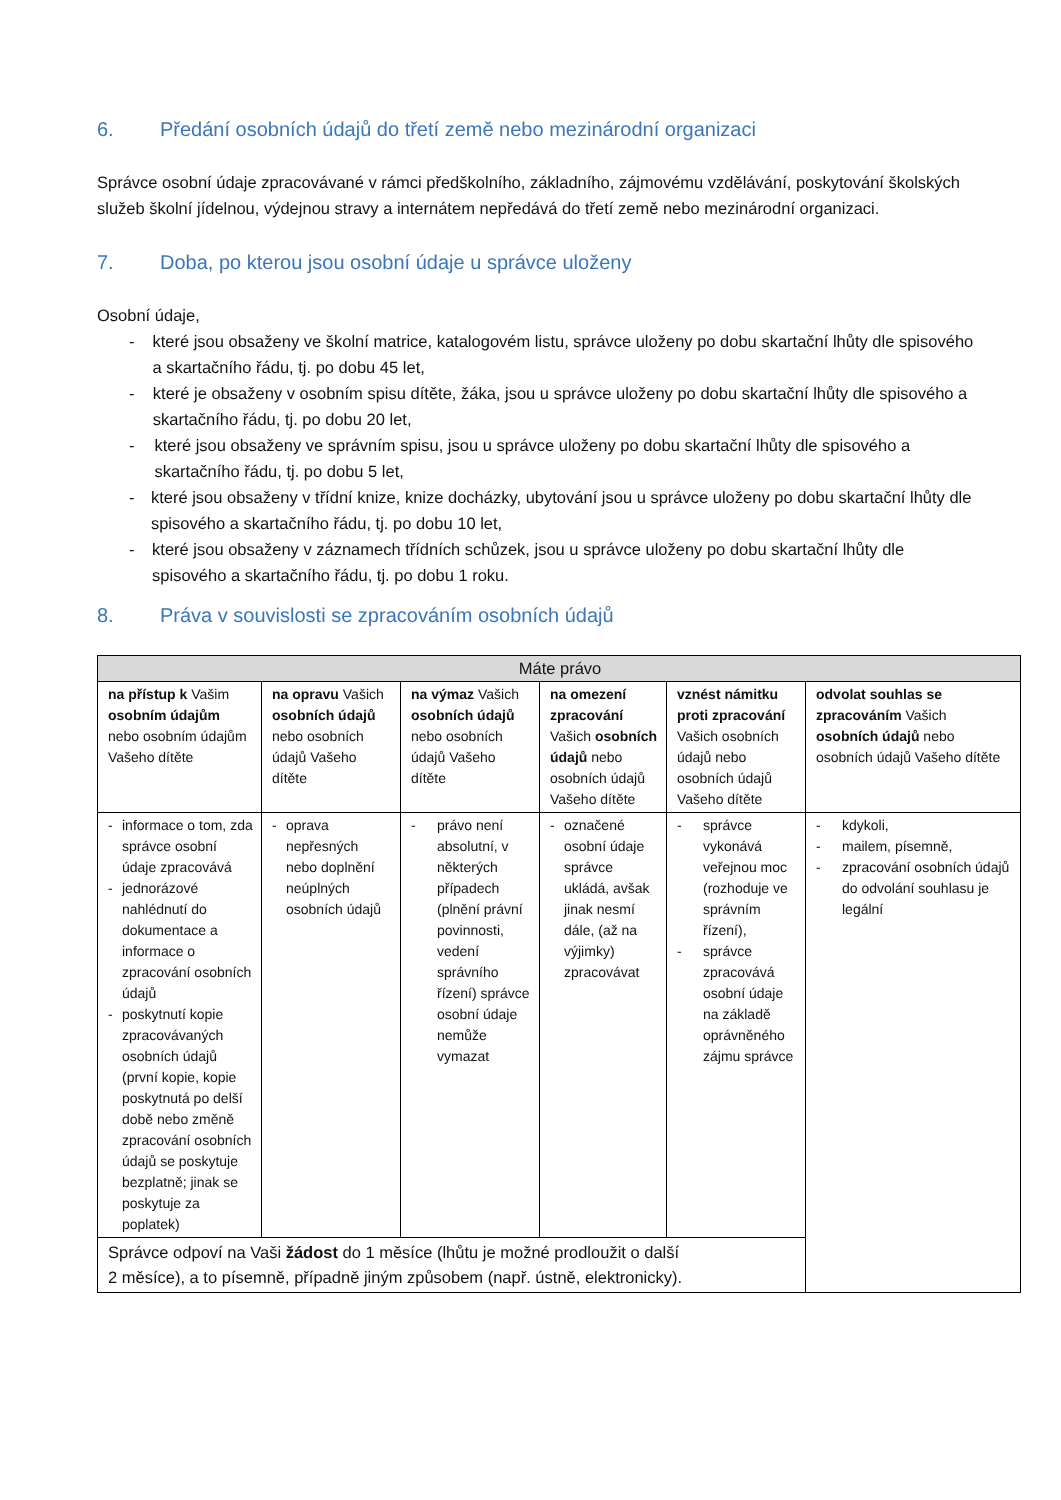6. Předání osobních údajů do třetí země nebo mezinárodní organizaci
Správce osobní údaje zpracovávané v rámci předškolního, základního, zájmovému vzdělávání, poskytování školských služeb školní jídelnou, výdejnou stravy a internátem nepředává do třetí země nebo mezinárodní organizaci.
7. Doba, po kterou jsou osobní údaje u správce uloženy
Osobní údaje,
- které jsou obsaženy ve školní matrice, katalogovém listu, správce uloženy po dobu skartační lhůty dle spisového a skartačního řádu, tj. po dobu 45 let,
- které je obsaženy v osobním spisu dítěte, žáka, jsou u správce uloženy po dobu skartační lhůty dle spisového a skartačního řádu, tj. po dobu 20 let,
- které jsou obsaženy ve správním spisu, jsou u správce uloženy po dobu skartační lhůty dle spisového a skartačního řádu, tj. po dobu 5 let,
- které jsou obsaženy v třídní knize, knize docházky, ubytování jsou u správce uloženy po dobu skartační lhůty dle spisového a skartačního řádu, tj. po dobu 10 let,
- které jsou obsaženy v záznamech třídních schůzek, jsou u správce uloženy po dobu skartační lhůty dle spisového a skartačního řádu, tj. po dobu 1 roku.
8. Práva v souvislosti se zpracováním osobních údajů
| Máte právo | | | | | |
| --- | --- | --- | --- | --- | --- |
| na přístup k Vašim osobním údajům nebo osobním údajům Vašeho dítěte | na opravu Vašich osobních údajů nebo osobních údajů Vašeho dítěte | na výmaz Vašich osobních údajů nebo osobních údajů Vašeho dítěte | na omezení zpracování Vašich osobních údajů nebo osobních údajů Vašeho dítěte | vznést námitku proti zpracování Vašich osobních údajů nebo osobních údajů Vašeho dítěte | odvolat souhlas se zpracováním Vašich osobních údajů nebo osobních údajů Vašeho dítěte |
| - informace o tom, zda správce osobní údaje zpracovává - jednorázové nahlédnutí do dokumentace a informace o zpracování osobních údajů - poskytnutí kopie zpracovávaných osobních údajů (první kopie, kopie poskytnutá po delší době nebo změně zpracování osobních údajů se poskytuje bezplatně; jinak se poskytuje za poplatek) | - oprava nepřesných nebo doplnění neúplných osobních údajů | - právo není absolutní, v některých případech (plnění právní povinnosti, vedení správního řízení) správce osobní údaje nemůže vymazat | - označené osobní údaje správce ukládá, avšak jinak nesmí dále, (až na výjimky) zpracovávat | - správce vykonává veřejnou moc (rozhoduje ve správním řízení), - správce zpracovává osobní údaje na základě oprávněného zájmu správce | - kdykoli, - mailem, písemně, - zpracování osobních údajů do odvolání souhlasu je legální |
| Správce odpoví na Vaši žádost do 1 měsíce (lhůtu je možné prodloužit o další 2 měsíce), a to písemně, případně jiným způsobem (např. ústně, elektronicky). | | | | | |